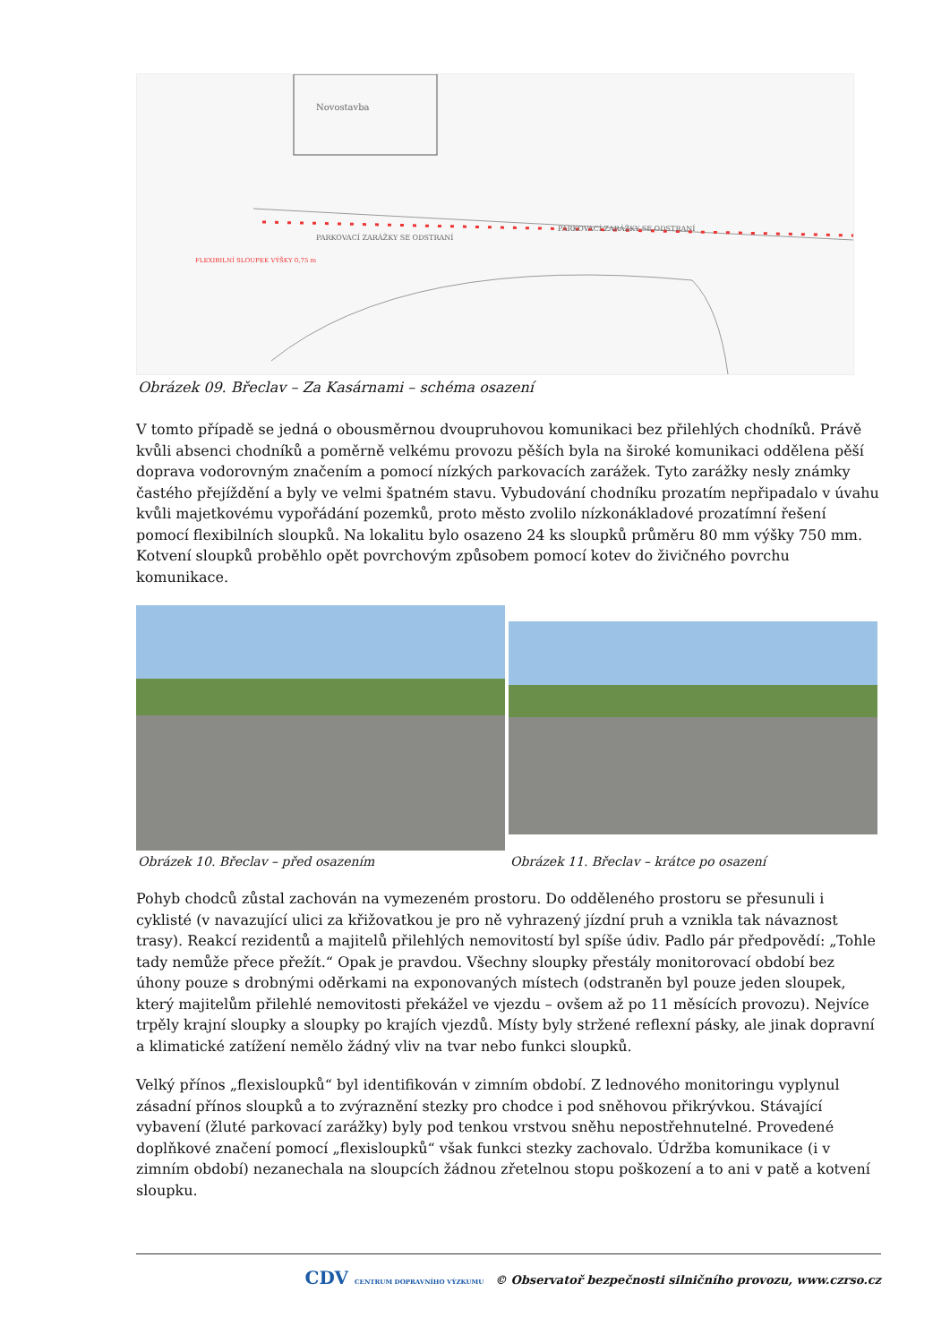Novostavba
PARKOVACÍ ZARÁŽKY SE ODSTRANÍ
PARKOVACÍ ZARÁŽKY SE ODSTRANÍ
FLEXIBILNÍ SLOUPEK VÝŠKY 0,75 m
Obrázek 09. Břeclav – Za Kasárnami – schéma osazení
V tomto případě se jedná o obousměrnou dvoupruhovou komunikaci bez přilehlých chodníků. Právě kvůli absenci chodníků a poměrně velkému provozu pěších byla na široké komunikaci oddělena pěší doprava vodorovným značením a pomocí nízkých parkovacích zarážek. Tyto zarážky nesly známky častého přejíždění a byly ve velmi špatném stavu. Vybudování chodníku prozatím nepřipadalo v úvahu kvůli majetkovému vypořádání pozemků, proto město zvolilo nízkonákladové prozatímní řešení pomocí flexibilních sloupků. Na lokalitu bylo osazeno 24 ks sloupků průměru 80 mm výšky 750 mm. Kotvení sloupků proběhlo opět povrchovým způsobem pomocí kotev do živičného povrchu komunikace.
Obrázek 10. Břeclav – před osazením
Obrázek 11. Břeclav – krátce po osazení
Pohyb chodců zůstal zachován na vymezeném prostoru. Do odděleného prostoru se přesunuli i cyklisté (v navazující ulici za křižovatkou je pro ně vyhrazený jízdní pruh a vznikla tak návaznost trasy). Reakcí rezidentů a majitelů přilehlých nemovitostí byl spíše údiv. Padlo pár předpovědí: „Tohle tady nemůže přece přežít.“ Opak je pravdou. Všechny sloupky přestály monitorovací období bez úhony pouze s drobnými oděrkami na exponovaných místech (odstraněn byl pouze jeden sloupek, který majitelům přilehlé nemovitosti překážel ve vjezdu – ovšem až po 11 měsících provozu). Nejvíce trpěly krajní sloupky a sloupky po krajích vjezdů. Místy byly stržené reflexní pásky, ale jinak dopravní a klimatické zatížení nemělo žádný vliv na tvar nebo funkci sloupků.
Velký přínos „flexisloupků“ byl identifikován v zimním období. Z lednového monitoringu vyplynul zásadní přínos sloupků a to zvýraznění stezky pro chodce i pod sněhovou přikrývkou. Stávající vybavení (žluté parkovací zarážky) byly pod tenkou vrstvou sněhu nepostřehnutelné. Provedené doplňkové značení pomocí „flexisloupků“ však funkci stezky zachovalo. Údržba komunikace (i v zimním období) nezanechala na sloupcích žádnou zřetelnou stopu poškození a to ani v patě a kotvení sloupku.
CDV CENTRUM DOPRAVNÍHO VÝZKUMU © Observatoř bezpečnosti silničního provozu, www.czrso.cz